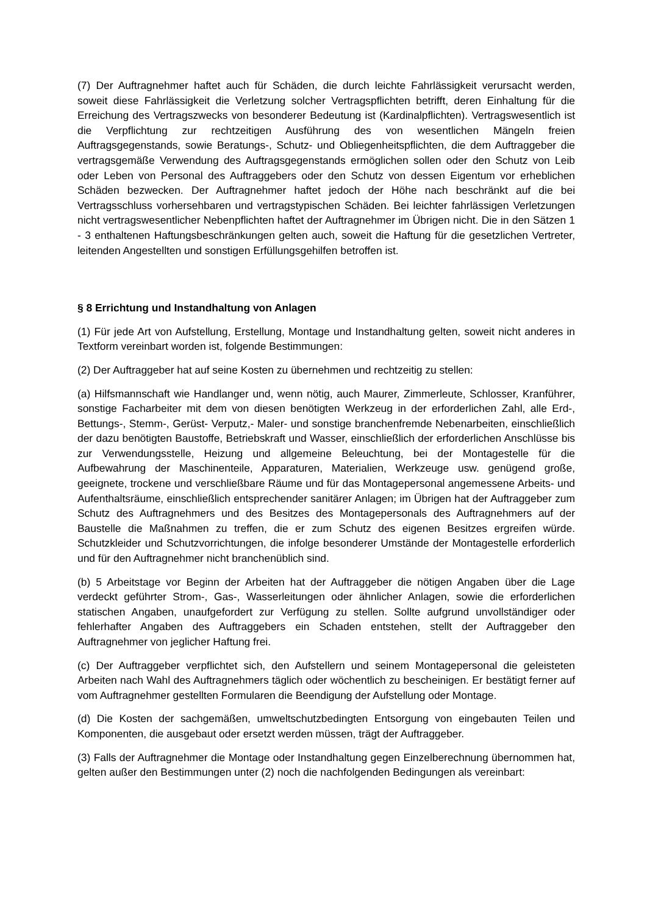(7) Der Auftragnehmer haftet auch für Schäden, die durch leichte Fahrlässigkeit verursacht werden, soweit diese Fahrlässigkeit die Verletzung solcher Vertragspflichten betrifft, deren Einhaltung für die Erreichung des Vertragszwecks von besonderer Bedeutung ist (Kardinalpflichten). Vertragswesentlich ist die Verpflichtung zur rechtzeitigen Ausführung des von wesentlichen Mängeln freien Auftragsgegenstands, sowie Beratungs-, Schutz- und Obliegenheitspflichten, die dem Auftraggeber die vertragsgemäße Verwendung des Auftragsgegenstands ermöglichen sollen oder den Schutz von Leib oder Leben von Personal des Auftraggebers oder den Schutz von dessen Eigentum vor erheblichen Schäden bezwecken. Der Auftragnehmer haftet jedoch der Höhe nach beschränkt auf die bei Vertragsschluss vorhersehbaren und vertragstypischen Schäden. Bei leichter fahrlässigen Verletzungen nicht vertragswesentlicher Nebenpflichten haftet der Auftragnehmer im Übrigen nicht. Die in den Sätzen 1 - 3 enthaltenen Haftungsbeschränkungen gelten auch, soweit die Haftung für die gesetzlichen Vertreter, leitenden Angestellten und sonstigen Erfüllungsgehilfen betroffen ist.
§ 8 Errichtung und Instandhaltung von Anlagen
(1) Für jede Art von Aufstellung, Erstellung, Montage und Instandhaltung gelten, soweit nicht anderes in Textform vereinbart worden ist, folgende Bestimmungen:
(2) Der Auftraggeber hat auf seine Kosten zu übernehmen und rechtzeitig zu stellen:
(a) Hilfsmannschaft wie Handlanger und, wenn nötig, auch Maurer, Zimmerleute, Schlosser, Kranführer, sonstige Facharbeiter mit dem von diesen benötigten Werkzeug in der erforderlichen Zahl, alle Erd-, Bettungs-, Stemm-, Gerüst- Verputz,- Maler- und sonstige branchenfremde Nebenarbeiten, einschließlich der dazu benötigten Baustoffe, Betriebskraft und Wasser, einschließlich der erforderlichen Anschlüsse bis zur Verwendungsstelle, Heizung und allgemeine Beleuchtung, bei der Montagestelle für die Aufbewahrung der Maschinenteile, Apparaturen, Materialien, Werkzeuge usw. genügend große, geeignete, trockene und verschließbare Räume und für das Montagepersonal angemessene Arbeits- und Aufenthaltsräume, einschließlich entsprechender sanitärer Anlagen; im Übrigen hat der Auftraggeber zum Schutz des Auftragnehmers und des Besitzes des Montagepersonals des Auftragnehmers auf der Baustelle die Maßnahmen zu treffen, die er zum Schutz des eigenen Besitzes ergreifen würde. Schutzkleider und Schutzvorrichtungen, die infolge besonderer Umstände der Montagestelle erforderlich und für den Auftragnehmer nicht branchenüblich sind.
(b) 5 Arbeitstage vor Beginn der Arbeiten hat der Auftraggeber die nötigen Angaben über die Lage verdeckt geführter Strom-, Gas-, Wasserleitungen oder ähnlicher Anlagen, sowie die erforderlichen statischen Angaben, unaufgefordert zur Verfügung zu stellen. Sollte aufgrund unvollständiger oder fehlerhafter Angaben des Auftraggebers ein Schaden entstehen, stellt der Auftraggeber den Auftragnehmer von jeglicher Haftung frei.
(c) Der Auftraggeber verpflichtet sich, den Aufstellern und seinem Montagepersonal die geleisteten Arbeiten nach Wahl des Auftragnehmers täglich oder wöchentlich zu bescheinigen. Er bestätigt ferner auf vom Auftragnehmer gestellten Formularen die Beendigung der Aufstellung oder Montage.
(d) Die Kosten der sachgemäßen, umweltschutzbedingten Entsorgung von eingebauten Teilen und Komponenten, die ausgebaut oder ersetzt werden müssen, trägt der Auftraggeber.
(3) Falls der Auftragnehmer die Montage oder Instandhaltung gegen Einzelberechnung übernommen hat, gelten außer den Bestimmungen unter (2) noch die nachfolgenden Bedingungen als vereinbart: